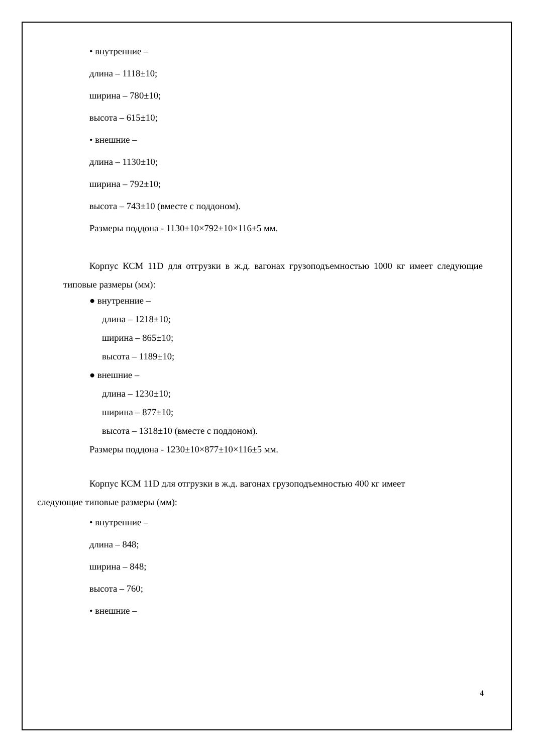• внутренние –
длина – 1118±10;
ширина – 780±10;
высота – 615±10;
• внешние –
длина – 1130±10;
ширина – 792±10;
высота – 743±10 (вместе с поддоном).
Размеры поддона - 1130±10×792±10×116±5 мм.
Корпус КСМ 11D для отгрузки в ж.д. вагонах грузоподъемностью 1000 кг имеет следующие типовые размеры (мм):
● внутренние –
длина – 1218±10;
ширина – 865±10;
высота – 1189±10;
● внешние –
длина – 1230±10;
ширина – 877±10;
высота – 1318±10 (вместе с поддоном).
Размеры поддона - 1230±10×877±10×116±5 мм.
Корпус КСМ 11D для отгрузки в ж.д. вагонах грузоподъемностью 400 кг имеет
следующие типовые размеры (мм):
• внутренние –
длина – 848;
ширина – 848;
высота – 760;
• внешние –
4